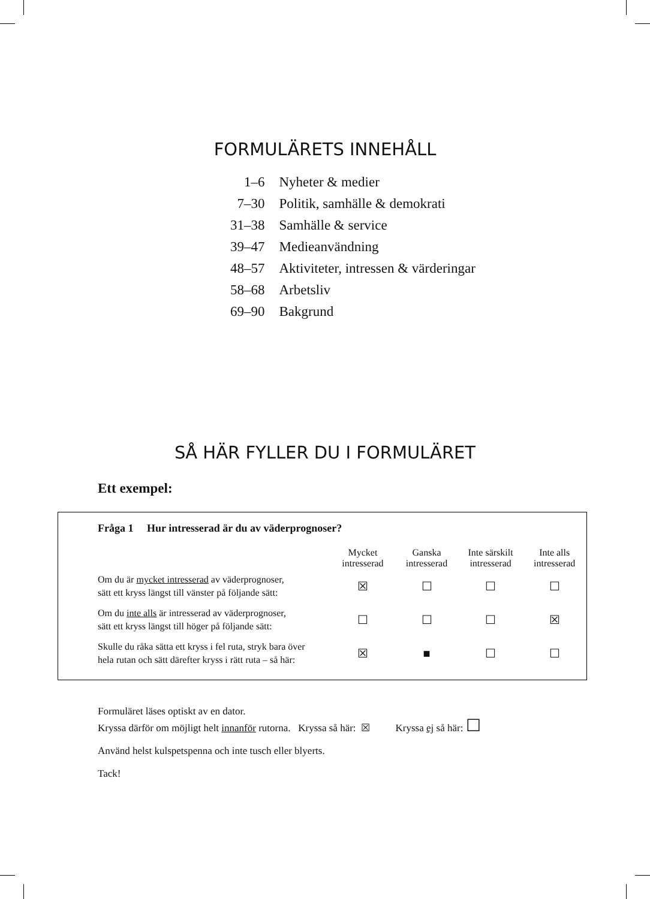FORMULÄRETS INNEHÅLL
| 1–6 | Nyheter & medier |
| 7–30 | Politik, samhälle & demokrati |
| 31–38 | Samhälle & service |
| 39–47 | Medieanvändning |
| 48–57 | Aktiviteter, intressen & värderingar |
| 58–68 | Arbetsliv |
| 69–90 | Bakgrund |
SÅ HÄR FYLLER DU I FORMULÄRET
Ett exempel:
Fråga 1 Hur intresserad är du av väderprognoser?
| | Mycket intresserad | Ganska intresserad | Inte särskilt intresserad | Inte alls intresserad |
| --- | --- | --- | --- | --- |
| Om du är mycket intresserad av väderprognoser, sätt ett kryss längst till vänster på följande sätt: | ☒ | ☐ | ☐ | ☐ |
| Om du inte alls är intresserad av väderprognoser, sätt ett kryss längst till höger på följande sätt: | ☐ | ☐ | ☐ | ☒ |
| Skulle du råka sätta ett kryss i fel ruta, stryk bara över hela rutan och sätt därefter kryss i rätt ruta – så här: | ☒ | ■ | ☐ | ☐ |
Formuläret läses optiskt av en dator.
Kryssa därför om möjligt helt innanför rutorna. Kryssa så här: ☒ Kryssa ej så här: ☐
Använd helst kulspetspenna och inte tusch eller blyerts.
Tack!